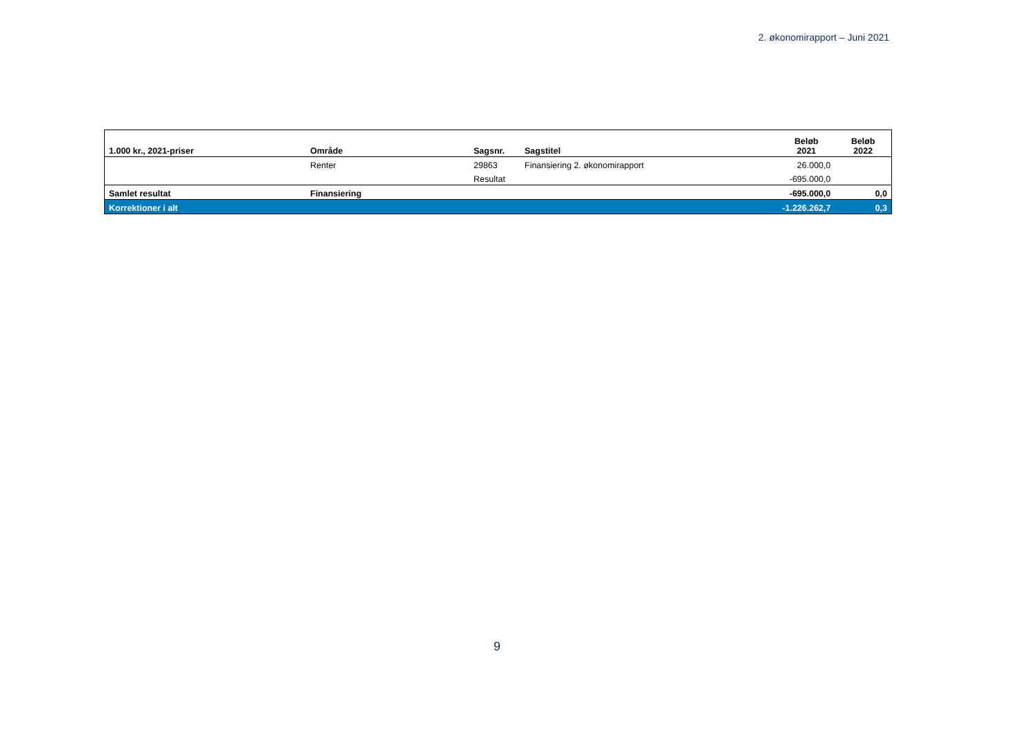2. økonomirapport – Juni 2021
| 1.000 kr., 2021-priser | Område | Sagsnr. | Sagstitel | Beløb 2021 | Beløb 2022 |
| --- | --- | --- | --- | --- | --- |
| | Renter | 29863 | Finansiering 2. økonomirapport | 26.000,0 | |
| | | Resultat | | -695.000,0 | |
| Samlet resultat | Finansiering | | | -695.000,0 | 0,0 |
| Korrektioner i alt | | | | -1.226.262,7 | 0,3 |
9